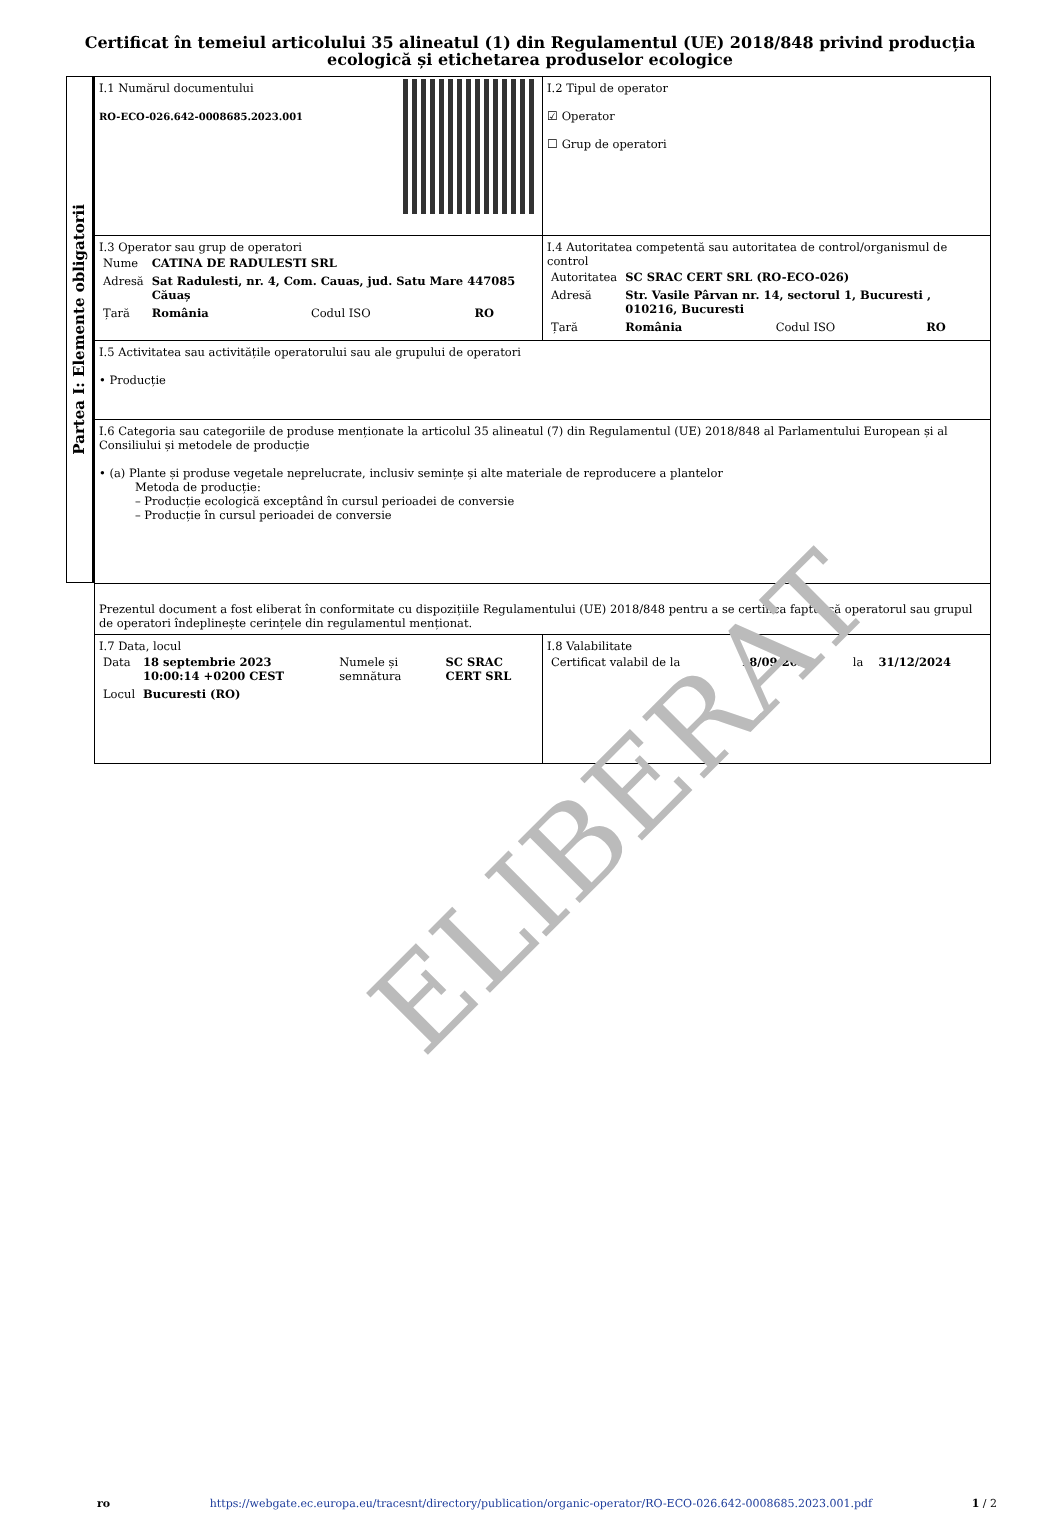Certificat în temeiul articolului 35 alineatul (1) din Regulamentul (UE) 2018/848 privind producția ecologică și etichetarea produselor ecologice
Partea I: Elemente obligatorii
| I.1 Numărul documentului RO-ECO-026.642-0008685.2023.001 | I.2 Tipul de operator ☑ Operator ☐ Grup de operatori |
| I.3 Operator sau grup de operatori / Nume / CATINA DE RADULESTI SRL / / / / Adresă / Sat Radulesti, nr. 4, Com. Cauas, jud. Satu Mare 447085 Căuaș / / / / Țară / România / Codul ISO / RO / | I.4 Autoritatea competentă sau autoritatea de control/organismul de control / Autoritatea / SC SRAC CERT SRL (RO-ECO-026) / / / / Adresă / Str. Vasile Pârvan nr. 14, sectorul 1, Bucuresti , 010216, Bucuresti / / / / Țară / România / Codul ISO / RO / |
| I.5 Activitatea sau activitățile operatorului sau ale grupului de operatori • Producție | |
| I.6 Categoria sau categoriile de produse menționate la articolul 35 alineatul (7) din Regulamentul (UE) 2018/848 al Parlamentului European și al Consiliului și metodele de producție • (a) Plante și produse vegetale neprelucrate, inclusiv semințe și alte materiale de reproducere a plantelor Metoda de producție: – Producție ecologică exceptând în cursul perioadei de conversie – Producție în cursul perioadei de conversie | |
| Prezentul document a fost eliberat în conformitate cu dispozițiile Regulamentului (UE) 2018/848 pentru a se certifica faptul că operatorul sau grupul de operatori îndeplinește cerințele din regulamentul menționat. | |
| I.7 Data, locul / Data / 18 septembrie 2023 10:00:14 +0200 CEST / Numele și semnătura / SC SRAC CERT SRL / / Locul / Bucuresti (RO) / / / | I.8 Valabilitate / Certificat valabil de la / 18/09/2023 / la / 31/12/2024 / |
ELIBERAT
ro https://webgate.ec.europa.eu/tracesnt/directory/publication/organic-operator/RO-ECO-026.642-0008685.2023.001.pdf 1 / 2